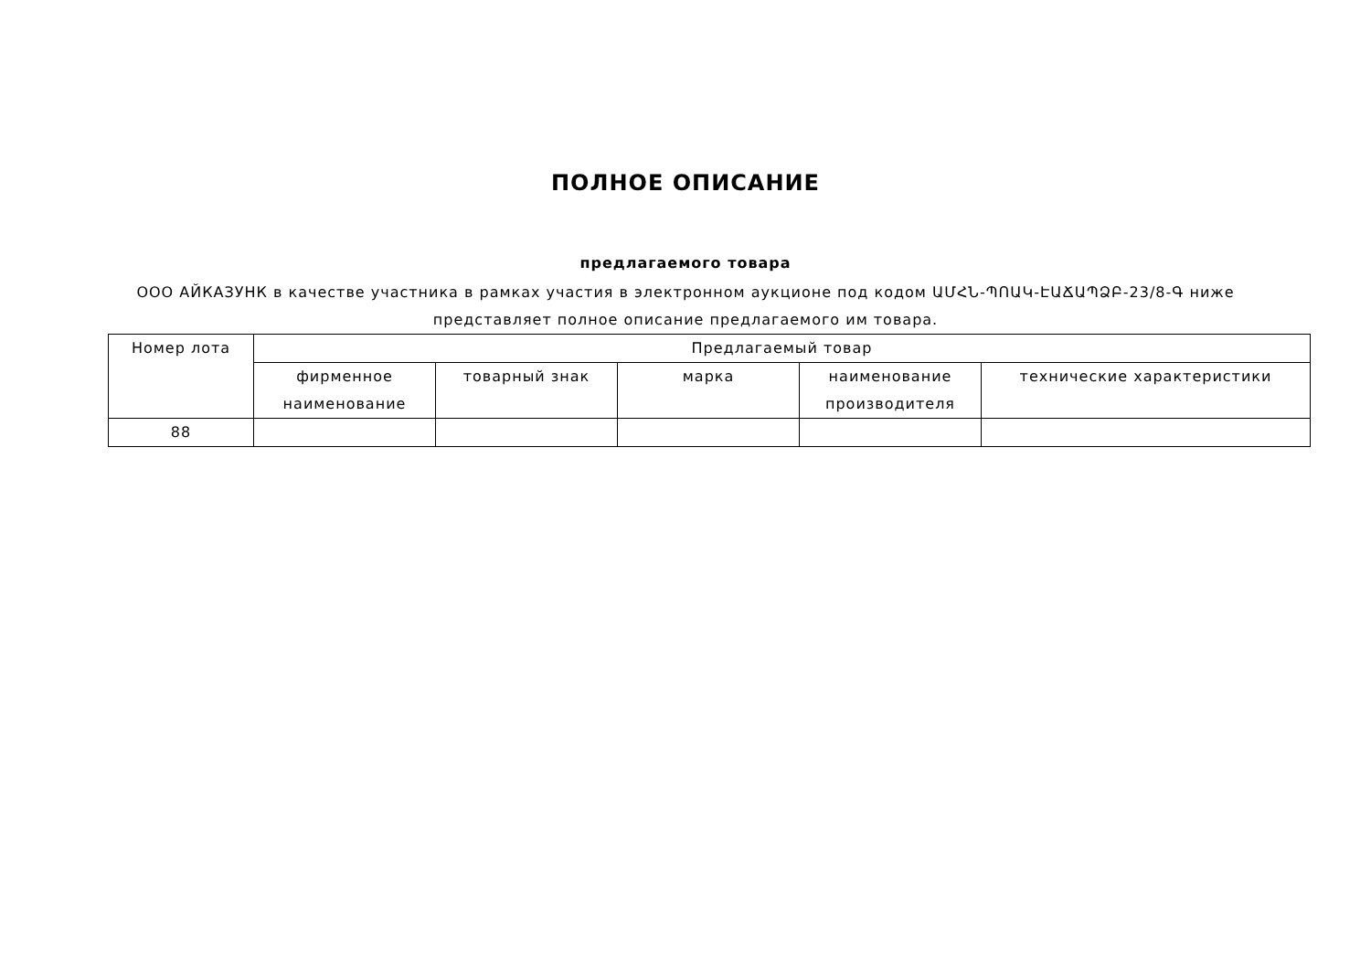ПОЛНОЕ ОПИСАНИЕ
предлагаемого товара
ООО АЙКАЗУНК в качестве участника в рамках участия в электронном аукционе под кодом ԱՄՀՆ-ՊՈԱԿ-ԷԱՃԱՊՁԲ-23/8-Գ ниже
представляет полное описание предлагаемого им товара.
| Номер лота | Предлагаемый товар | | | | |
| --- | --- | --- | --- | --- | --- |
| | фирменное наименование | товарный знак | марка | наименование производителя | технические характеристики |
| 88 | | | | | |